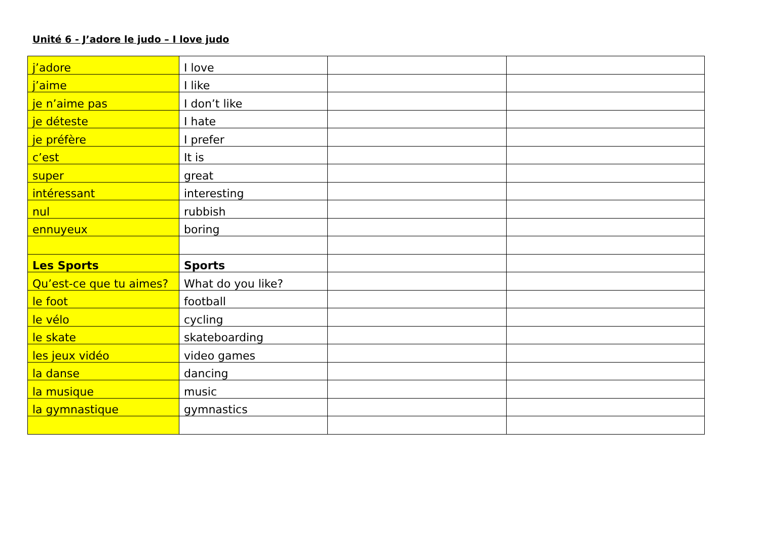Unité 6 - J’adore le judo – I love judo
| j’adore | I love | | |
| j’aime | I like | | |
| je n’aime pas | I don’t like | | |
| je déteste | I hate | | |
| je préfère | I prefer | | |
| c’est | It is | | |
| super | great | | |
| intéressant | interesting | | |
| nul | rubbish | | |
| ennuyeux | boring | | |
| Les Sports | Sports | | |
| Qu’est-ce que tu aimes? | What do you like? | | |
| le foot | football | | |
| le vélo | cycling | | |
| le skate | skateboarding | | |
| les jeux vidéo | video games | | |
| la danse | dancing | | |
| la musique | music | | |
| la gymnastique | gymnastics | | |